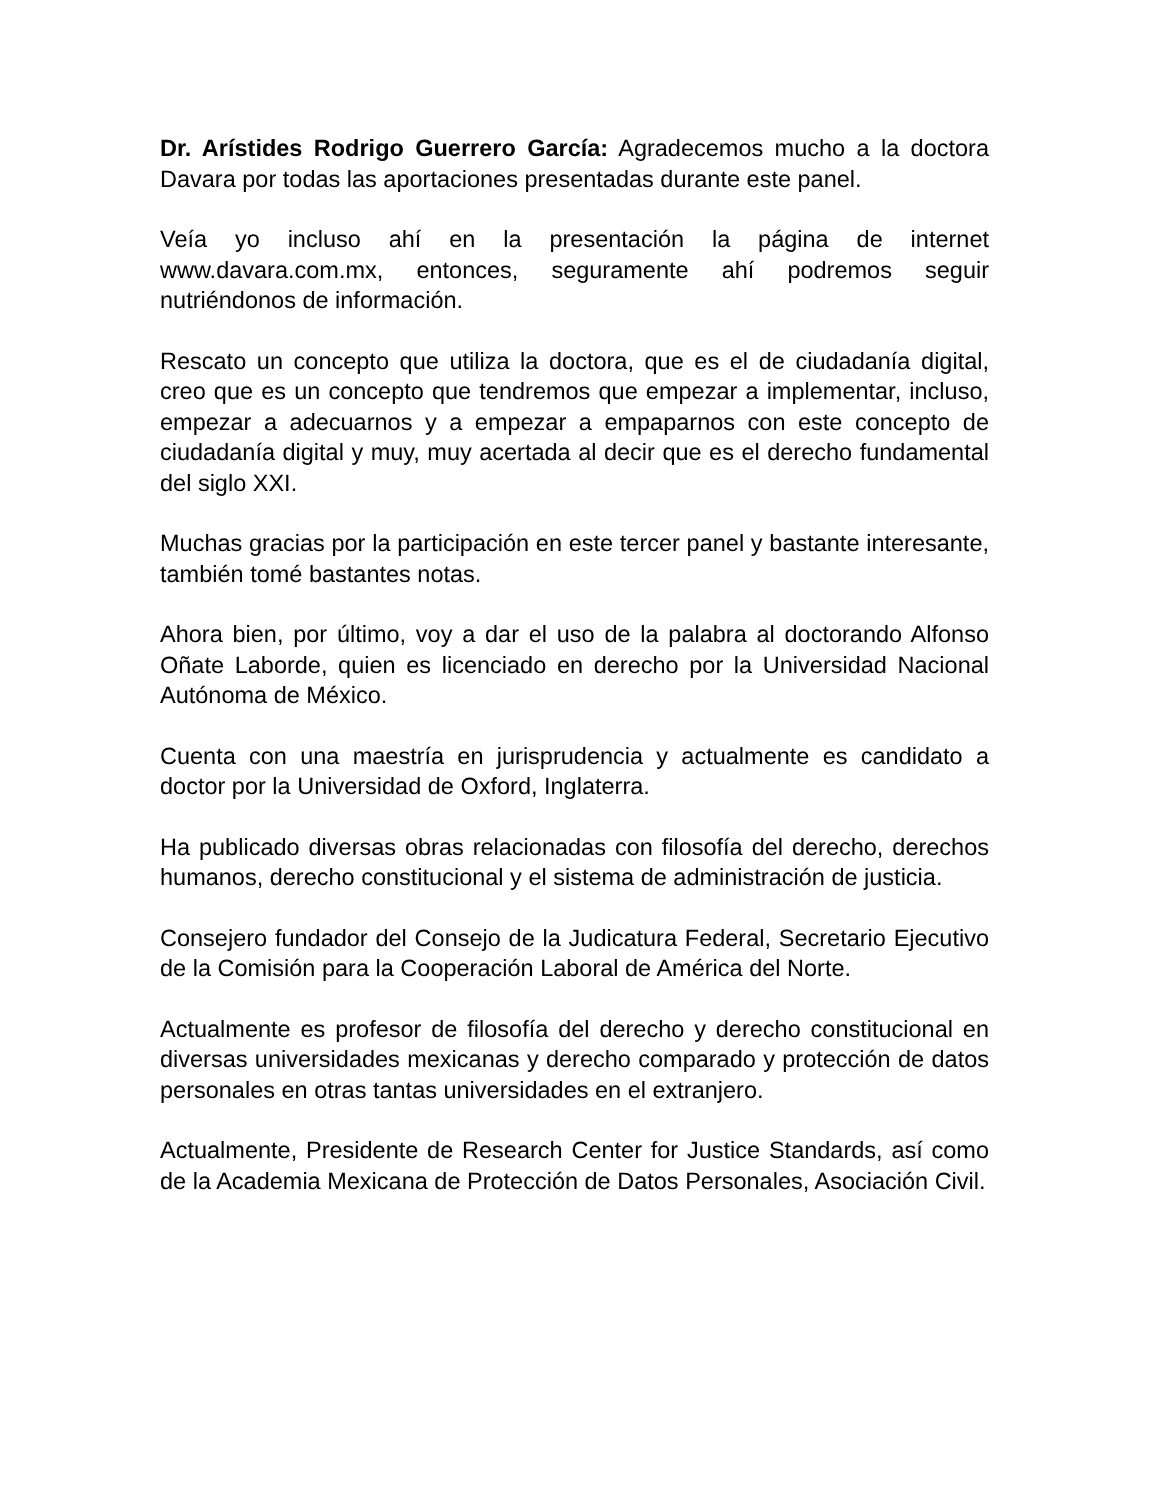Dr. Arístides Rodrigo Guerrero García: Agradecemos mucho a la doctora Davara por todas las aportaciones presentadas durante este panel.
Veía yo incluso ahí en la presentación la página de internet www.davara.com.mx, entonces, seguramente ahí podremos seguir nutriéndonos de información.
Rescato un concepto que utiliza la doctora, que es el de ciudadanía digital, creo que es un concepto que tendremos que empezar a implementar, incluso, empezar a adecuarnos y a empezar a empaparnos con este concepto de ciudadanía digital y muy, muy acertada al decir que es el derecho fundamental del siglo XXI.
Muchas gracias por la participación en este tercer panel y bastante interesante, también tomé bastantes notas.
Ahora bien, por último, voy a dar el uso de la palabra al doctorando Alfonso Oñate Laborde, quien es licenciado en derecho por la Universidad Nacional Autónoma de México.
Cuenta con una maestría en jurisprudencia y actualmente es candidato a doctor por la Universidad de Oxford, Inglaterra.
Ha publicado diversas obras relacionadas con filosofía del derecho, derechos humanos, derecho constitucional y el sistema de administración de justicia.
Consejero fundador del Consejo de la Judicatura Federal, Secretario Ejecutivo de la Comisión para la Cooperación Laboral de América del Norte.
Actualmente es profesor de filosofía del derecho y derecho constitucional en diversas universidades mexicanas y derecho comparado y protección de datos personales en otras tantas universidades en el extranjero.
Actualmente, Presidente de Research Center for Justice Standards, así como de la Academia Mexicana de Protección de Datos Personales, Asociación Civil.